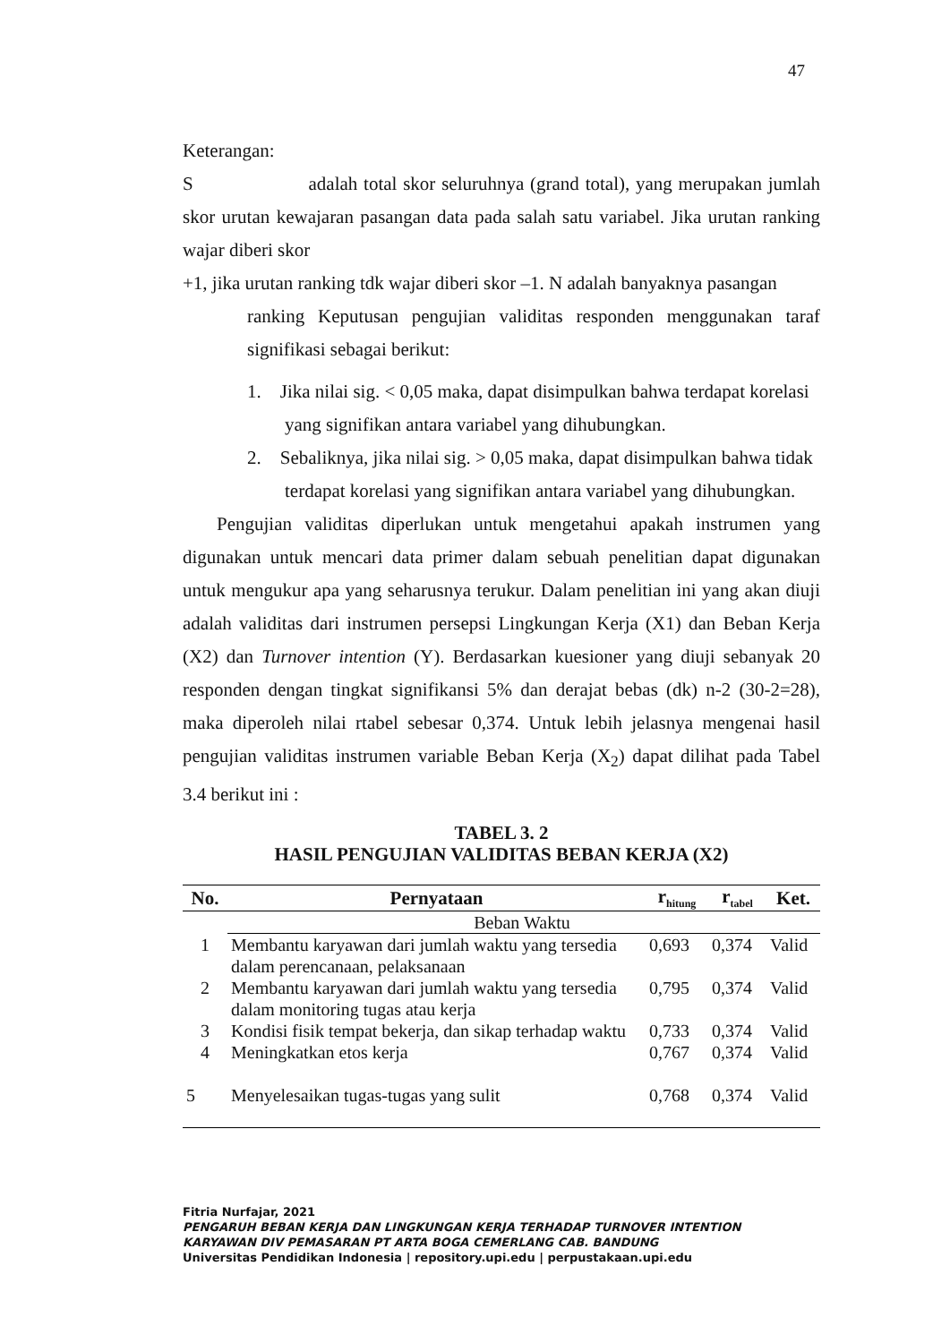47
Keterangan:
S adalah total skor seluruhnya (grand total), yang merupakan jumlah skor urutan kewajaran pasangan data pada salah satu variabel. Jika urutan ranking wajar diberi skor
+1, jika urutan ranking tdk wajar diberi skor –1. N adalah banyaknya pasangan
ranking Keputusan pengujian validitas responden menggunakan taraf signifikasi sebagai berikut:
1. Jika nilai sig. < 0,05 maka, dapat disimpulkan bahwa terdapat korelasi yang signifikan antara variabel yang dihubungkan.
2. Sebaliknya, jika nilai sig. > 0,05 maka, dapat disimpulkan bahwa tidak terdapat korelasi yang signifikan antara variabel yang dihubungkan.
Pengujian validitas diperlukan untuk mengetahui apakah instrumen yang digunakan untuk mencari data primer dalam sebuah penelitian dapat digunakan untuk mengukur apa yang seharusnya terukur. Dalam penelitian ini yang akan diuji adalah validitas dari instrumen persepsi Lingkungan Kerja (X1) dan Beban Kerja (X2) dan Turnover intention (Y). Berdasarkan kuesioner yang diuji sebanyak 20 responden dengan tingkat signifikansi 5% dan derajat bebas (dk) n-2 (30-2=28), maka diperoleh nilai rtabel sebesar 0,374. Untuk lebih jelasnya mengenai hasil pengujian validitas instrumen variable Beban Kerja (X<sub>2</sub>) dapat dilihat pada Tabel 3.4 berikut ini :
TABEL 3. 2
HASIL PENGUJIAN VALIDITAS BEBAN KERJA (X2)
| No. | Pernyataan | r<sub>hitung</sub> | r<sub>tabel</sub> | Ket. |
| --- | --- | --- | --- | --- |
| | Beban Waktu | | | |
| 1 | Membantu karyawan dari jumlah waktu yang tersedia dalam perencanaan, pelaksanaan | 0,693 | 0,374 | Valid |
| 2 | Membantu karyawan dari jumlah waktu yang tersedia dalam monitoring tugas atau kerja | 0,795 | 0,374 | Valid |
| 3 | Kondisi fisik tempat bekerja, dan sikap terhadap waktu | 0,733 | 0,374 | Valid |
| 4 | Meningkatkan etos kerja | 0,767 | 0,374 | Valid |
| 5 | Menyelesaikan tugas-tugas yang sulit | 0,768 | 0,374 | Valid |
Fitria Nurfajar, 2021
PENGARUH BEBAN KERJA DAN LINGKUNGAN KERJA TERHADAP TURNOVER INTENTION
KARYAWAN DIV PEMASARAN PT ARTA BOGA CEMERLANG CAB. BANDUNG
Universitas Pendidikan Indonesia | repository.upi.edu | perpustakaan.upi.edu